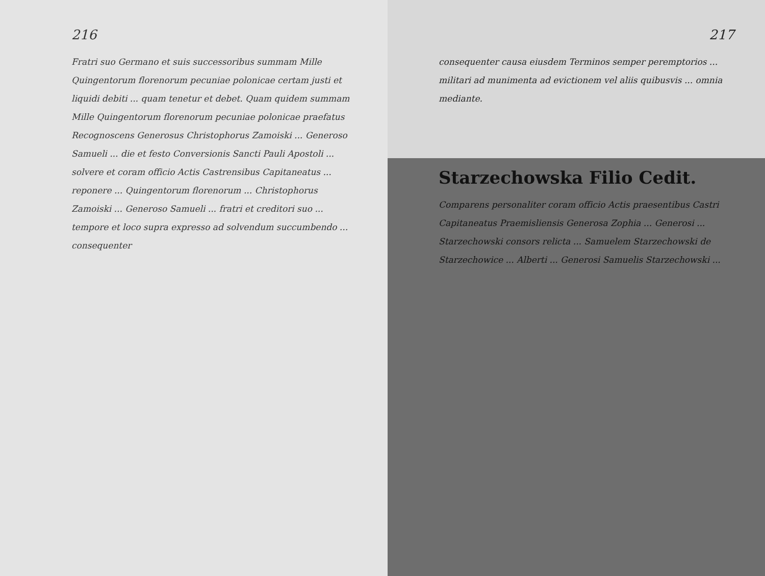216
Fratri suo Germano et suis successoribus summam Mille Quingentorum florenorum pecuniae polonicae certam justi et liquidi debiti ... quam tenetur et debet. Quam quidem summam Mille Quingentorum florenorum pecuniae polonicae praefatus Recognoscens Generosus Christophorus Zamoiski ... Generoso Samueli ... die et festo Conversionis Sancti Pauli Apostoli ... solvere et coram officio Actis Castrensibus Capitaneatus ... reponere ... Quingentorum florenorum ... Christophorus Zamoiski ... Generoso Samueli ... fratri et creditori suo ... tempore et loco supra expresso ad solvendum succumbendo ... consequenter
217
consequenter causa eiusdem Terminos semper peremptorios ... militari ad munimenta ad evictionem vel aliis quibusvis ... omnia mediante.
Starzechowska Filio Cedit.
Comparens personaliter coram officio Actis praesentibus Castri Capitaneatus Praemisliensis Generosa Zophia ... Generosi ... Starzechowski consors relicta ... Samuelem Starzechowski de Starzechowice ... Alberti ... Generosi Samuelis Starzechowski ...